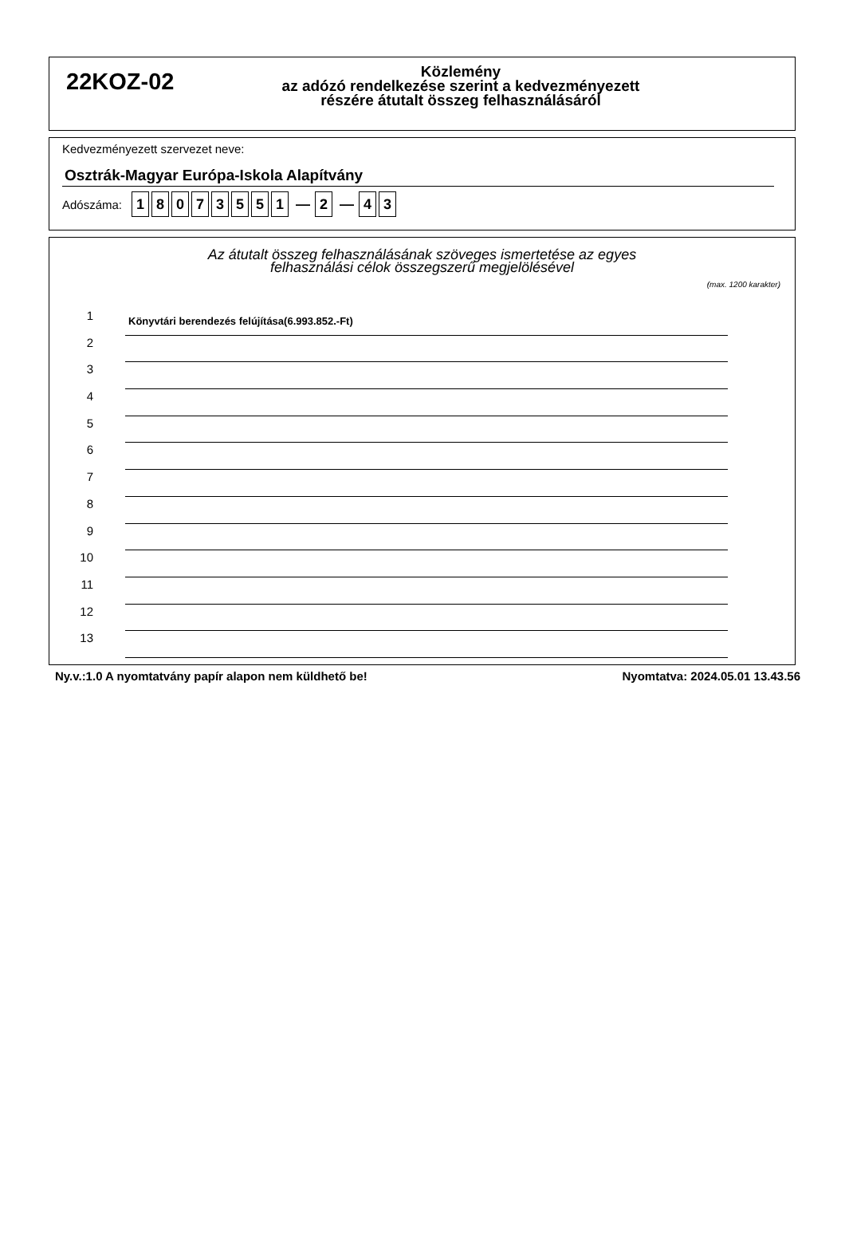22KOZ-02
Közlemény
az adózó rendelkezése szerint a kedvezményezett
részére átutalt összeg felhasználásáról
Kedvezményezett szervezet neve:
Osztrák-Magyar Európa-Iskola Alapítvány
Adószáma: 18073551 — 2 — 4 3
Az átutalt összeg felhasználásának szöveges ismertetése az egyes
felhasználási célok összegszerű megjelölésével
(max. 1200 karakter)
1
Könyvtári berendezés felújítása(6.993.852.-Ft)
2
3
4
5
6
7
8
9
10
11
12
13
Ny.v.:1.0 A nyomtatvány papír alapon nem küldhető be! Nyomtatva: 2024.05.01 13.43.56